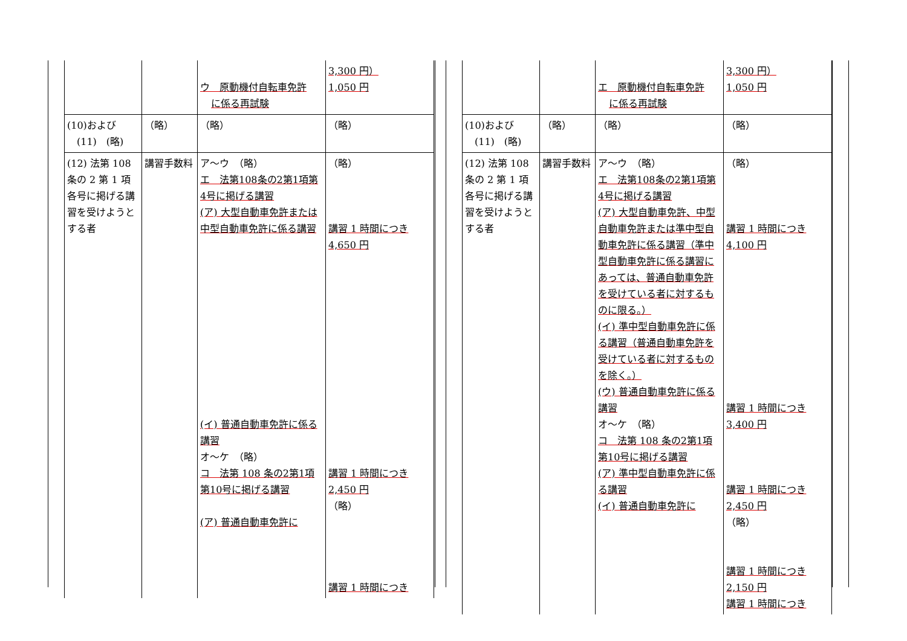| | | ウ 原動機付自転車免許 に係る再試験 | 3,300 円） 1,050 円 |
| (10)および (11) (略) | （略） | （略） | （略） |
| (12) 法第 108 条の 2 第 1 項各号に掲げる講習を受けようとする者 | 講習手数料 | ア～ウ （略） エ 法第108条の2第1項第4号に掲げる講習 (ア) 大型自動車免許または中型自動車免許に係る講習 (イ) 普通自動車免許に係る講習 オ～ケ （略） コ 法第 108 条の2第1項第10号に掲げる講習 (ア) 普通自動車免許に | （略） 講習 1 時間につき 4,650 円 講習 1 時間につき 2,450 円 （略） 講習 1 時間につき |
| | | エ 原動機付自転車免許 に係る再試験 | 3,300 円） 1,050 円 |
| (10)および (11) (略) | （略） | （略） | （略） |
| (12) 法第 108 条の 2 第 1 項各号に掲げる講習を受けようとする者 | 講習手数料 | ア～ウ （略） エ 法第108条の2第1項第4号に掲げる講習 (ア) 大型自動車免許、中型自動車免許または準中型自動車免許に係る講習（準中型自動車免許に係る講習にあっては、普通自動車免許を受けている者に対するものに限る。） (イ) 準中型自動車免許に係る講習（普通自動車免許を受けている者に対するものを除く。） (ウ) 普通自動車免許に係る講習 オ～ケ （略） コ 法第 108 条の2第1項第10号に掲げる講習 (ア) 準中型自動車免許に係る講習 (イ) 普通自動車免許に | （略） 講習 1 時間につき 4,100 円 講習 1 時間につき 3,400 円 講習 1 時間につき 2,450 円 （略） 講習 1 時間につき 2,150 円 講習 1 時間につき |